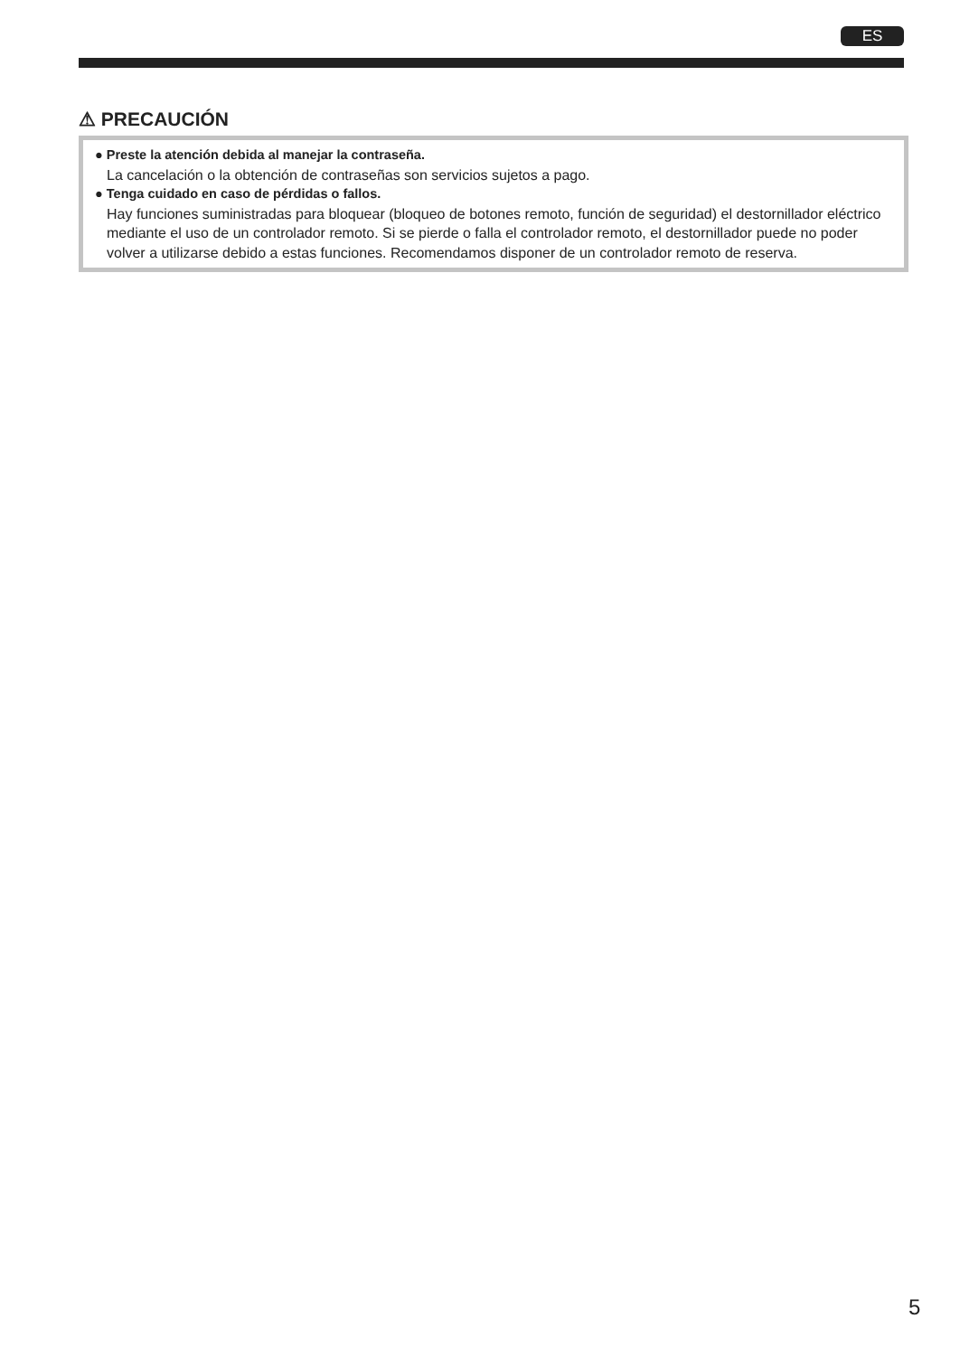ES
⚠ PRECAUCIÓN
● Preste la atención debida al manejar la contraseña.
La cancelación o la obtención de contraseñas son servicios sujetos a pago.
● Tenga cuidado en caso de pérdidas o fallos.
Hay funciones suministradas para bloquear (bloqueo de botones remoto, función de seguridad) el destornillador eléctrico mediante el uso de un controlador remoto. Si se pierde o falla el controlador remoto, el destornillador puede no poder volver a utilizarse debido a estas funciones. Recomendamos disponer de un controlador remoto de reserva.
5